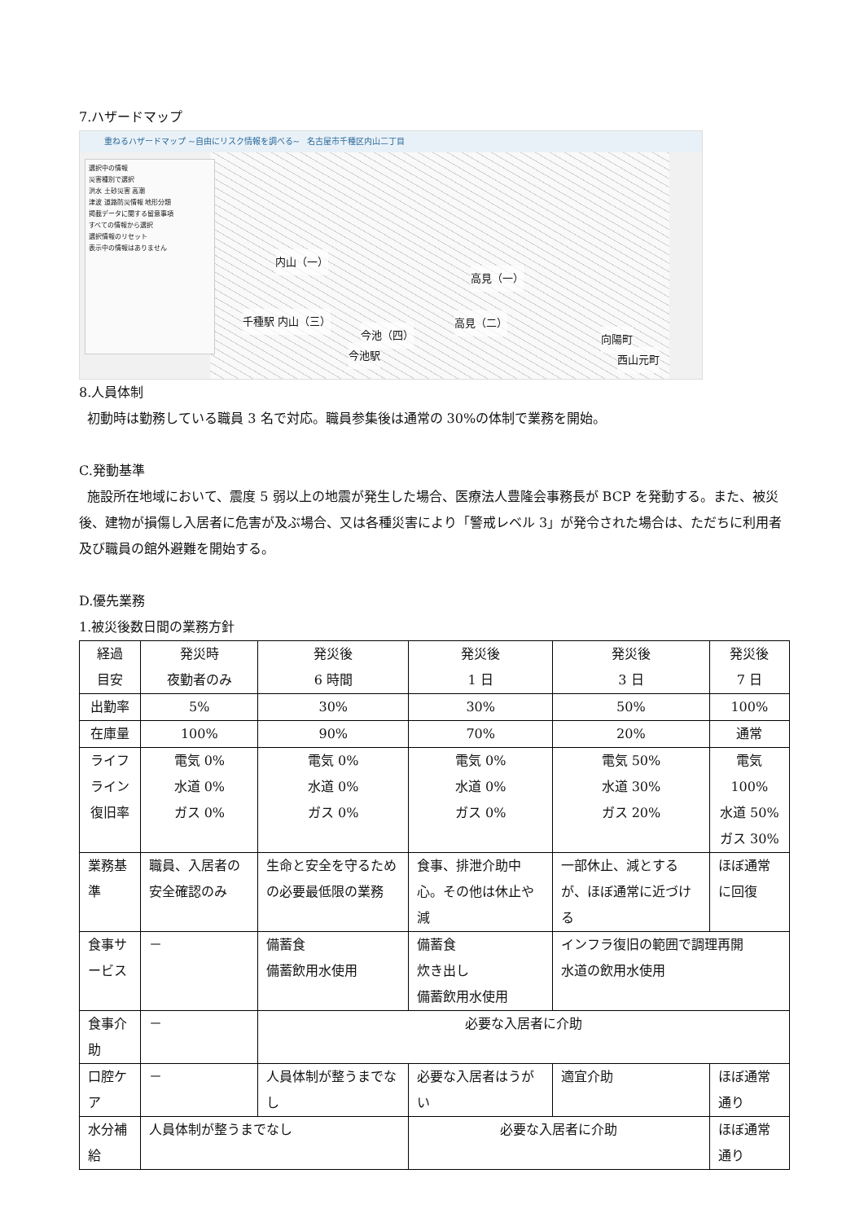7.ハザードマップ
重ねるハザードマップ ~自由にリスク情報を調べる~ 名古屋市千種区内山二丁目
選択中の情報
災害種別で選択
洪水 土砂災害 高潮
津波 道路防災情報 地形分類
掲載データに関する留意事項
すべての情報から選択
選択情報のリセット
表示中の情報はありません
内山（一）
高見（一）
高見（二） 千種駅 内山（三）
今池（四）
今池駅
向陽町
西山元町
8.人員体制
初動時は勤務している職員 3 名で対応。職員参集後は通常の 30%の体制で業務を開始。
C.発動基準
施設所在地域において、震度 5 弱以上の地震が発生した場合、医療法人豊隆会事務長が BCP を発動する。また、被災後、建物が損傷し入居者に危害が及ぶ場合、又は各種災害により「警戒レベル 3」が発令された場合は、ただちに利用者及び職員の館外避難を開始する。
D.優先業務
1.被災後数日間の業務方針
| 経過 目安 | 発災時 夜勤者のみ | 発災後 6 時間 | 発災後 1 日 | 発災後 3 日 | 発災後 7 日 |
| 出勤率 | 5% | 30% | 30% | 50% | 100% |
| 在庫量 | 100% | 90% | 70% | 20% | 通常 |
| ライフライン 復旧率 | 電気 0% 水道 0% ガス 0% | 電気 0% 水道 0% ガス 0% | 電気 0% 水道 0% ガス 0% | 電気 50% 水道 30% ガス 20% | 電気 100% 水道 50% ガス 30% |
| 業務基準 | 職員、入居者の安全確認のみ | 生命と安全を守るための必要最低限の業務 | 食事、排泄介助中心。その他は休止や減 | 一部休止、減とするが、ほぼ通常に近づける | ほぼ通常に回復 |
| 食事サービス | － | 備蓄食 備蓄飲用水使用 | 備蓄食 炊き出し 備蓄飲用水使用 | インフラ復旧の範囲で調理再開 水道の飲用水使用 | |
| 食事介助 | － | 必要な入居者に介助 | | | |
| 口腔ケア | － | 人員体制が整うまでなし | 必要な入居者はうがい | 適宜介助 | ほぼ通常通り |
| 水分補給 | 人員体制が整うまでなし | | 必要な入居者に介助 | | ほぼ通常通り |